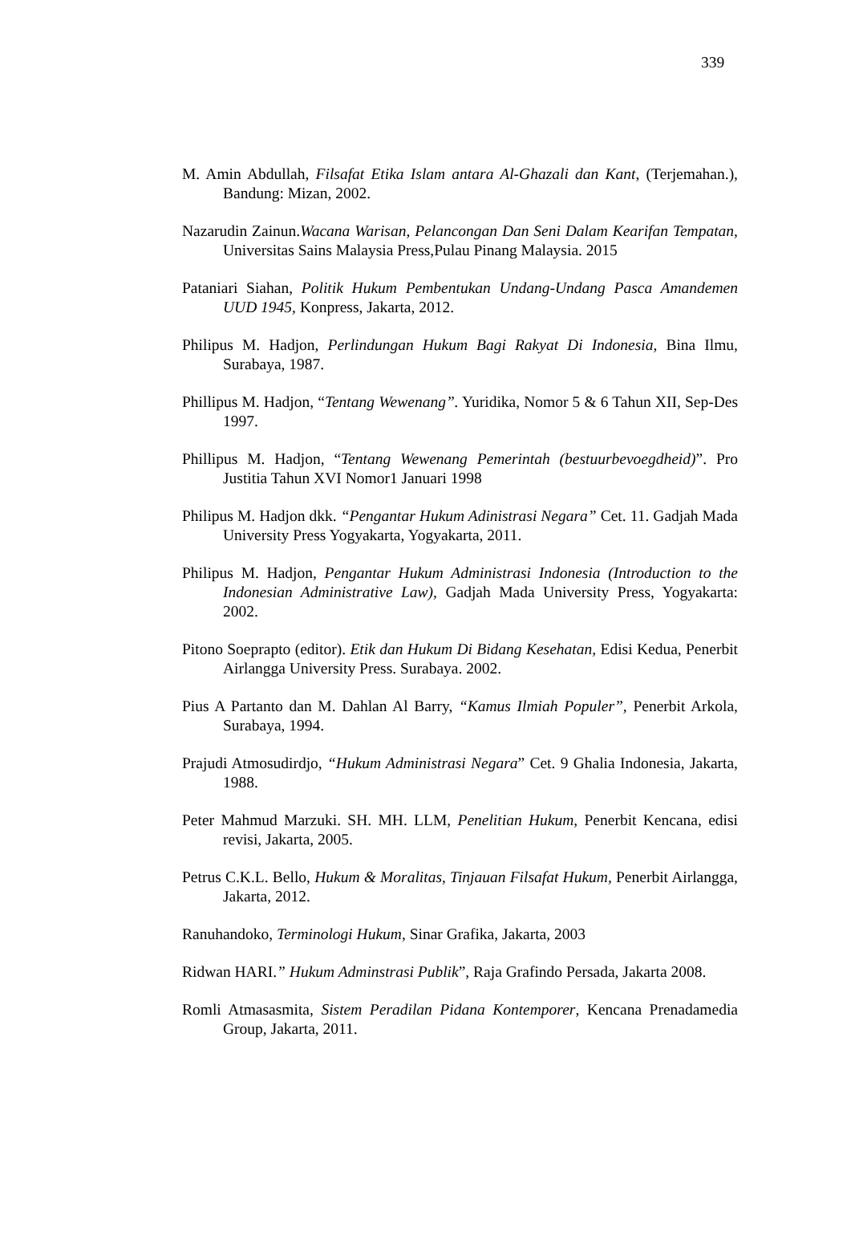339
M. Amin Abdullah, Filsafat Etika Islam antara Al-Ghazali dan Kant, (Terjemahan.), Bandung: Mizan, 2002.
Nazarudin Zainun.Wacana Warisan, Pelancongan Dan Seni Dalam Kearifan Tempatan, Universitas Sains Malaysia Press,Pulau Pinang Malaysia. 2015
Pataniari Siahan, Politik Hukum Pembentukan Undang-Undang Pasca Amandemen UUD 1945, Konpress, Jakarta, 2012.
Philipus M. Hadjon, Perlindungan Hukum Bagi Rakyat Di Indonesia, Bina Ilmu, Surabaya, 1987.
Phillipus M. Hadjon, “Tentang Wewenang”. Yuridika, Nomor 5 & 6 Tahun XII, Sep-Des 1997.
Phillipus M. Hadjon, “Tentang Wewenang Pemerintah (bestuurbevoegdheid)”. Pro Justitia Tahun XVI Nomor1 Januari 1998
Philipus M. Hadjon dkk. “Pengantar Hukum Adinistrasi Negara” Cet. 11. Gadjah Mada University Press Yogyakarta, Yogyakarta, 2011.
Philipus M. Hadjon, Pengantar Hukum Administrasi Indonesia (Introduction to the Indonesian Administrative Law), Gadjah Mada University Press, Yogyakarta: 2002.
Pitono Soeprapto (editor). Etik dan Hukum Di Bidang Kesehatan, Edisi Kedua, Penerbit Airlangga University Press. Surabaya. 2002.
Pius A Partanto dan M. Dahlan Al Barry, “Kamus Ilmiah Populer”, Penerbit Arkola, Surabaya, 1994.
Prajudi Atmosudirdjo, “Hukum Administrasi Negara” Cet. 9 Ghalia Indonesia, Jakarta, 1988.
Peter Mahmud Marzuki. SH. MH. LLM, Penelitian Hukum, Penerbit Kencana, edisi revisi, Jakarta, 2005.
Petrus C.K.L. Bello, Hukum & Moralitas, Tinjauan Filsafat Hukum, Penerbit Airlangga, Jakarta, 2012.
Ranuhandoko, Terminologi Hukum, Sinar Grafika, Jakarta, 2003
Ridwan HARI.” Hukum Adminstrasi Publik”, Raja Grafindo Persada, Jakarta 2008.
Romli Atmasasmita, Sistem Peradilan Pidana Kontemporer, Kencana Prenadamedia Group, Jakarta, 2011.